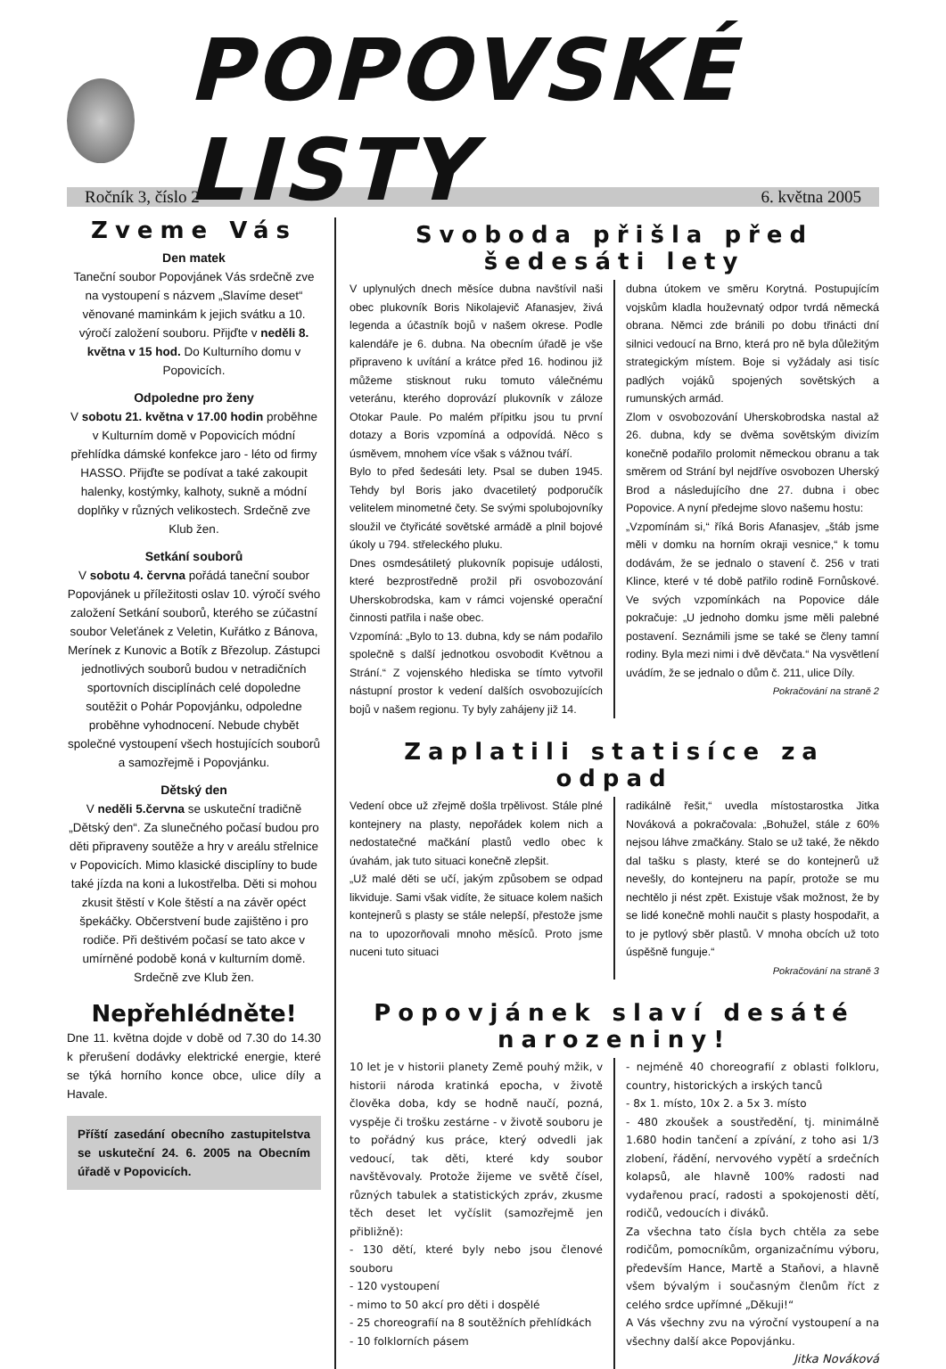POPOVSKÉ LISTY
Ročník 3, číslo 2 6. května 2005
Zveme Vás
Den matek
Taneční soubor Popovjánek Vás srdečně zve na vystoupení s názvem „Slavíme deset“ věnované maminkám k jejich svátku a 10. výročí založení souboru. Přijďte v neděli 8. května v 15 hod. Do Kulturního domu v Popovicích.
Odpoledne pro ženy
V sobotu 21. května v 17.00 hodin proběhne v Kulturním domě v Popovicích módní přehlídka dámské konfekce jaro - léto od firmy HASSO. Přijďte se podívat a také zakoupit halenky, kostýmky, kalhoty, sukně a módní doplňky v různých velikostech. Srdečně zve Klub žen.
Setkání souborů
V sobotu 4. června pořádá taneční soubor Popovjánek u příležitosti oslav 10. výročí svého založení Setkání souborů, kterého se zúčastní soubor Veleťánek z Veletin, Kuřátko z Bánova, Merínek z Kunovic a Botík z Březolup. Zástupci jednotlivých souborů budou v netradičních sportovních disciplínách celé dopoledne soutěžit o Pohár Popovjánku, odpoledne proběhne vyhodnocení. Nebude chybět společné vystoupení všech hostujících souborů a samozřejmě i Popovjánku.
Dětský den
V neděli 5.června se uskuteční tradičně „Dětský den“. Za slunečného počasí budou pro děti připraveny soutěže a hry v areálu střelnice v Popovicích. Mimo klasické disciplíny to bude také jízda na koni a lukostřelba. Děti si mohou zkusit štěstí v Kole štěstí a na závěr opéct špekáčky. Občerstvení bude zajištěno i pro rodiče. Při deštivém počasí se tato akce v umírněné podobě koná v kulturním domě. Srdečně zve Klub žen.
Nepřehlédněte!
Dne 11. května dojde v době od 7.30 do 14.30 k přerušení dodávky elektrické energie, které se týká horního konce obce, ulice díly a Havale.
Příští zasedání obecního zastupitelstva se uskuteční 24. 6. 2005 na Obecním úřadě v Popovicích.
Svoboda přišla před šedesáti lety
V uplynulých dnech měsíce dubna navštívil naši obec plukovník Boris Nikolajevič Afanasjev, živá legenda a účastník bojů v našem okrese. Podle kalendáře je 6. dubna. Na obecním úřadě je vše připraveno k uvítání a krátce před 16. hodinou již můžeme stisknout ruku tomuto válečnému veteránu, kterého doprovází plukovník v záloze Otokar Paule. Po malém přípitku jsou tu první dotazy a Boris vzpomíná a odpovídá. Něco s úsměvem, mnohem více však s vážnou tváří.
Bylo to před šedesáti lety. Psal se duben 1945. Tehdy byl Boris jako dvacetiletý podporučík velitelem minometné čety. Se svými spolubojovníky sloužil ve čtyřicáté sovětské armádě a plnil bojové úkoly u 794. střeleckého pluku.
Dnes osmdesátiletý plukovník popisuje události, které bezprostředně prožil při osvobozování Uherskobrodska, kam v rámci vojenské operační činnosti patřila i naše obec.
Vzpomíná: „Bylo to 13. dubna, kdy se nám podařilo společně s další jednotkou osvobodit Květnou a Strání.“ Z vojenského hlediska se tímto vytvořil nástupní prostor k vedení dalších osvobozujících bojů v našem regionu. Ty byly zahájeny již 14.
dubna útokem ve směru Korytná. Postupujícím vojskům kladla houževnatý odpor tvrdá německá obrana. Němci zde bránili po dobu třinácti dní silnici vedoucí na Brno, která pro ně byla důležitým strategickým místem. Boje si vyžádaly asi tisíc padlých vojáků spojených sovětských a rumunských armád.
Zlom v osvobozování Uherskobrodska nastal až 26. dubna, kdy se dvěma sovětským divizím konečně podařilo prolomit německou obranu a tak směrem od Strání byl nejdříve osvobozen Uherský Brod a následujícího dne 27. dubna i obec Popovice. A nyní předejme slovo našemu hostu:
„Vzpomínám si,“ říká Boris Afanasjev, „štáb jsme měli v domku na horním okraji vesnice,“ k tomu dodávám, že se jednalo o stavení č. 256 v trati Klince, které v té době patřilo rodině Fornůskové. Ve svých vzpomínkách na Popovice dále pokračuje: „U jednoho domku jsme měli palebné postavení. Seznámili jsme se také se členy tamní rodiny. Byla mezi nimi i dvě děvčata.“ Na vysvětlení uvádím, že se jednalo o dům č. 211, ulice Díly.
Pokračování na straně 2
Zaplatili statisíce za odpad
Vedení obce už zřejmě došla trpělivost. Stále plné kontejnery na plasty, nepořádek kolem nich a nedostatečné mačkání plastů vedlo obec k úvahám, jak tuto situaci konečně zlepšit.
„Už malé děti se učí, jakým způsobem se odpad likviduje. Sami však vidíte, že situace kolem našich kontejnerů s plasty se stále nelepší, přestože jsme na to upozorňovali mnoho měsíců. Proto jsme nuceni tuto situaci
radikálně řešit,“ uvedla místostarostka Jitka Nováková a pokračovala: „Bohužel, stále z 60% nejsou láhve zmačkány. Stalo se už také, že někdo dal tašku s plasty, které se do kontejnerů už nevešly, do kontejneru na papír, protože se mu nechtělo ji nést zpět. Existuje však možnost, že by se lidé konečně mohli naučit s plasty hospodařit, a to je pytlový sběr plastů. V mnoha obcích už toto úspěšně funguje.“
Pokračování na straně 3
Popovjánek slaví desáté narozeniny!
10 let je v historii planety Země pouhý mžik, v historii národa kratinká epocha, v životě člověka doba, kdy se hodně naučí, pozná, vyspěje či trošku zestárne - v životě souboru je to pořádný kus práce, který odvedli jak vedoucí, tak děti, které kdy soubor navštěvovaly. Protože žijeme ve světě čísel, různých tabulek a statistických zpráv, zkusme těch deset let vyčíslit (samozřejmě jen přibližně):
- 130 dětí, které byly nebo jsou členové souboru
- 120 vystoupení
- mimo to 50 akcí pro děti i dospělé
- 25 choreografií na 8 soutěžních přehlídkách
- 10 folklorních pásem
- nejméně 40 choreografií z oblasti folkloru, country, historických a irských tanců
- 8x 1. místo, 10x 2. a 5x 3. místo
- 480 zkoušek a soustředění, tj. minimálně 1.680 hodin tančení a zpívání, z toho asi 1/3 zlobení, řádění, nervového vypětí a srdečních kolapsů, ale hlavně 100% radosti nad vydařenou prací, radosti a spokojenosti dětí, rodičů, vedoucích i diváků.
Za všechna tato čísla bych chtěla za sebe rodičům, pomocníkům, organizačnímu výboru, především Hance, Martě a Staňovi, a hlavně všem bývalým i současným členům říct z celého srdce upřímné „Děkuji!“
A Vás všechny zvu na výroční vystoupení a na všechny další akce Popovjánku.
Jitka Nováková